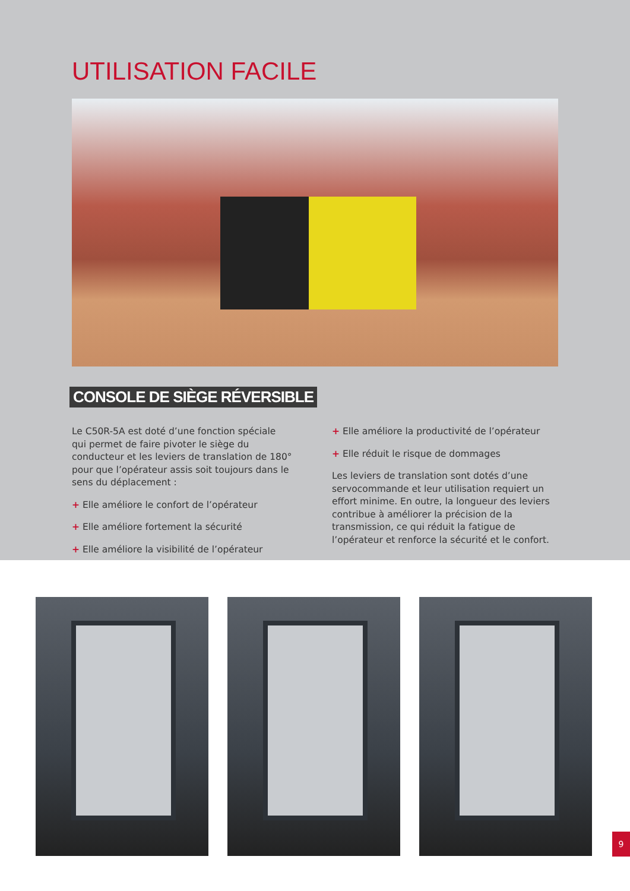UTILISATION FACILE
CONSOLE DE SIÈGE RÉVERSIBLE
Le C50R-5A est doté d’une fonction spéciale qui permet de faire pivoter le siège du conducteur et les leviers de translation de 180° pour que l’opérateur assis soit toujours dans le sens du déplacement :
+ Elle améliore le confort de l’opérateur
+ Elle améliore fortement la sécurité
+ Elle améliore la visibilité de l’opérateur
+ Elle améliore la productivité de l’opérateur
+ Elle réduit le risque de dommages
Les leviers de translation sont dotés d’une servocommande et leur utilisation requiert un effort minime. En outre, la longueur des leviers contribue à améliorer la précision de la transmission, ce qui réduit la fatigue de l’opérateur et renforce la sécurité et le confort.
9